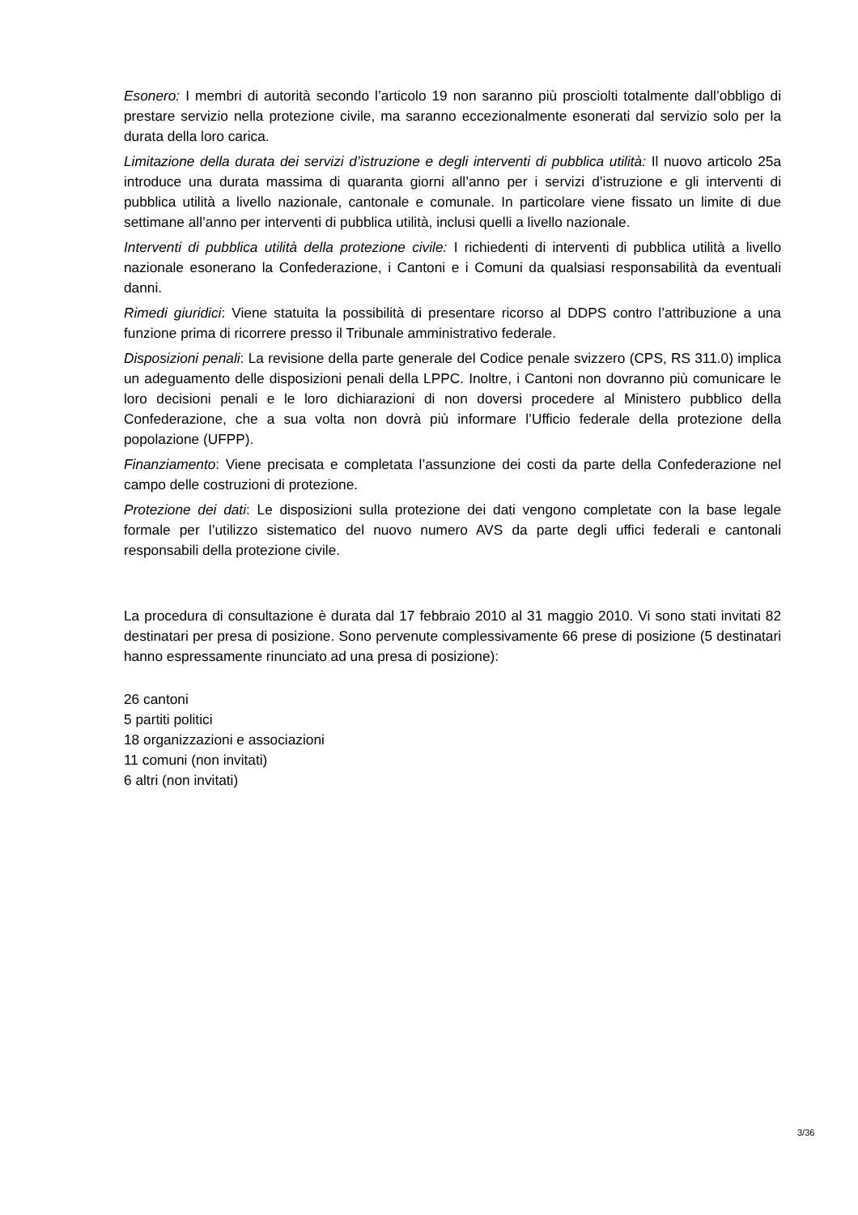Esonero: I membri di autorità secondo l’articolo 19 non saranno più prosciolti totalmente dall’obbligo di prestare servizio nella protezione civile, ma saranno eccezionalmente esonerati dal servizio solo per la durata della loro carica.
Limitazione della durata dei servizi d’istruzione e degli interventi di pubblica utilità: Il nuovo articolo 25a introduce una durata massima di quaranta giorni all’anno per i servizi d’istruzione e gli interventi di pubblica utilità a livello nazionale, cantonale e comunale. In particolare viene fissato un limite di due settimane all’anno per interventi di pubblica utilità, inclusi quelli a livello nazionale.
Interventi di pubblica utilità della protezione civile: I richiedenti di interventi di pubblica utilità a livello nazionale esonerano la Confederazione, i Cantoni e i Comuni da qualsiasi responsabilità da eventuali danni.
Rimedi giuridici: Viene statuita la possibilità di presentare ricorso al DDPS contro l’attribuzione a una funzione prima di ricorrere presso il Tribunale amministrativo federale.
Disposizioni penali: La revisione della parte generale del Codice penale svizzero (CPS, RS 311.0) implica un adeguamento delle disposizioni penali della LPPC. Inoltre, i Cantoni non dovranno più comunicare le loro decisioni penali e le loro dichiarazioni di non doversi procedere al Ministero pubblico della Confederazione, che a sua volta non dovrà più informare l’Ufficio federale della protezione della popolazione (UFPP).
Finanziamento: Viene precisata e completata l’assunzione dei costi da parte della Confederazione nel campo delle costruzioni di protezione.
Protezione dei dati: Le disposizioni sulla protezione dei dati vengono completate con la base legale formale per l’utilizzo sistematico del nuovo numero AVS da parte degli uffici federali e cantonali responsabili della protezione civile.
La procedura di consultazione è durata dal 17 febbraio 2010 al 31 maggio 2010. Vi sono stati invitati 82 destinatari per presa di posizione. Sono pervenute complessivamente 66 prese di posizione (5 destinatari hanno espressamente rinunciato ad una presa di posizione):
26 cantoni
5 partiti politici
18 organizzazioni e associazioni
11 comuni (non invitati)
6 altri (non invitati)
3/36